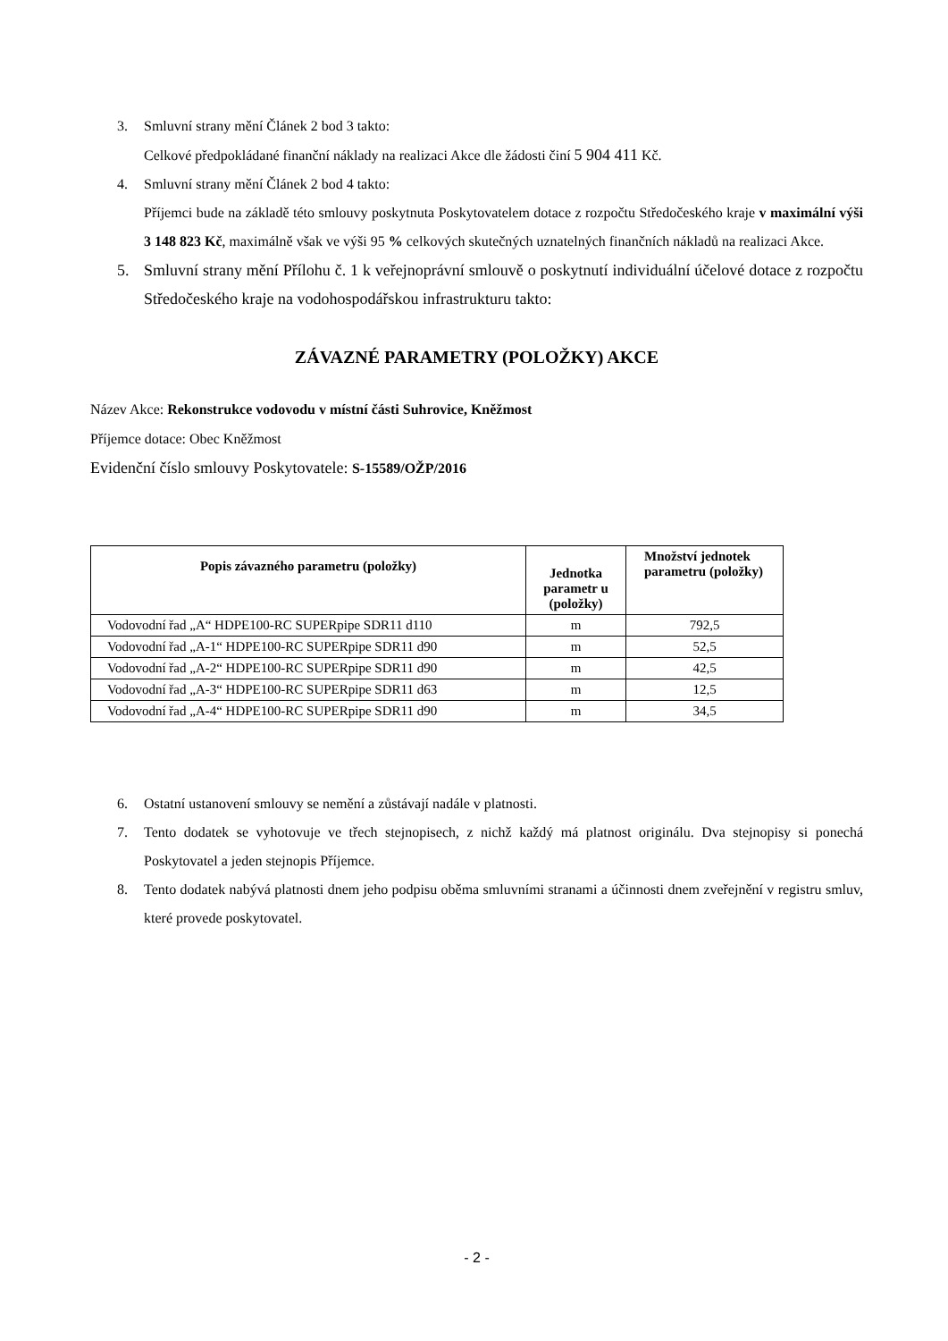3. Smluvní strany mění Článek 2 bod 3 takto:
Celkové předpokládané finanční náklady na realizaci Akce dle žádosti činí 5 904 411 Kč.
4. Smluvní strany mění Článek 2 bod 4 takto:
Příjemci bude na základě této smlouvy poskytnuta Poskytovatelem dotace z rozpočtu Středočeského kraje v maximální výši 3 148 823 Kč, maximálně však ve výši 95 % celkových skutečných uznatelných finančních nákladů na realizaci Akce.
5. Smluvní strany mění Přílohu č. 1 k veřejnoprávní smlouvě o poskytnutí individuální účelové dotace z rozpočtu Středočeského kraje na vodohospodářskou infrastrukturu takto:
ZÁVAZNÉ PARAMETRY (POLOŽKY) AKCE
Název Akce: Rekonstrukce vodovodu v místní části Suhrovice, Kněžmost
Příjemce dotace: Obec Kněžmost
Evidenční číslo smlouvy Poskytovatele: S-15589/OŽP/2016
| Popis závazného parametru (položky) | Jednotka parametr u (položky) | Množství jednotek parametru (položky) |
| --- | --- | --- |
| Vodovodní řad „A“ HDPE100-RC SUPERpipe SDR11 d110 | m | 792,5 |
| Vodovodní řad „A-1“ HDPE100-RC SUPERpipe SDR11 d90 | m | 52,5 |
| Vodovodní řad „A-2“ HDPE100-RC SUPERpipe SDR11 d90 | m | 42,5 |
| Vodovodní řad „A-3“ HDPE100-RC SUPERpipe SDR11 d63 | m | 12,5 |
| Vodovodní řad „A-4“ HDPE100-RC SUPERpipe SDR11 d90 | m | 34,5 |
6. Ostatní ustanovení smlouvy se nemění a zůstávají nadále v platnosti.
7. Tento dodatek se vyhotovuje ve třech stejnopisech, z nichž každý má platnost originálu. Dva stejnopisy si ponechá Poskytovatel a jeden stejnopis Příjemce.
8. Tento dodatek nabývá platnosti dnem jeho podpisu oběma smluvními stranami a účinnosti dnem zveřejnění v registru smluv, které provede poskytovatel.
- 2 -